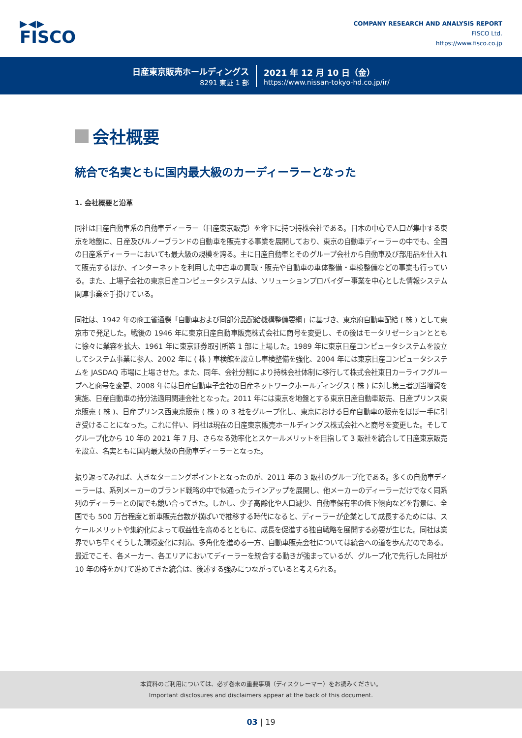▶◀▶
FISCO
COMPANY RESEARCH AND ANALYSIS REPORT
FISCO Ltd.
https://www.fisco.co.jp
日産東京販売ホールディングス
8291 東証 1 部
2021 年 12 月 10 日（金）
https://www.nissan-tokyo-hd.co.jp/ir/
会社概要
統合で名実ともに国内最大級のカーディーラーとなった
1. 会社概要と沿革
同社は日産自動車系の自動車ディーラー（日産東京販売）を傘下に持つ持株会社である。日本の中心で人口が集中する東京を地盤に、日産及びルノーブランドの自動車を販売する事業を展開しており、東京の自動車ディーラーの中でも、全国の日産系ディーラーにおいても最大級の規模を誇る。主に日産自動車とそのグループ会社から自動車及び部用品を仕入れて販売するほか、インターネットを利用した中古車の買取・販売や自動車の車体整備・車検整備などの事業も行っている。また、上場子会社の東京日産コンピュータシステムは、ソリューションプロバイダー事業を中心とした情報システム関連事業を手掛けている。
同社は、1942 年の商工省通牒「自動車および同部分品配給機構整備要綱」に基づき、東京府自動車配給 ( 株 ) として東京市で発足した。戦後の 1946 年に東京日産自動車販売株式会社に商号を変更し、その後はモータリゼーションとともに徐々に業容を拡大、1961 年に東京証券取引所第 1 部に上場した。1989 年に東京日産コンピュータシステムを設立してシステム事業に参入、2002 年に ( 株 ) 車検館を設立し車検整備を強化、2004 年には東京日産コンピュータシステムを JASDAQ 市場に上場させた。また、同年、会社分割により持株会社体制に移行して株式会社東日カーライフグループへと商号を変更、2008 年には日産自動車子会社の日産ネットワークホールディングス ( 株 ) に対し第三者割当増資を実施、日産自動車の持分法適用関連会社となった。2011 年には東京を地盤とする東京日産自動車販売、日産プリンス東京販売 ( 株 )、日産プリンス西東京販売 ( 株 ) の 3 社をグループ化し、東京における日産自動車の販売をほぼ一手に引き受けることになった。これに伴い、同社は現在の日産東京販売ホールディングス株式会社へと商号を変更した。そしてグループ化から 10 年の 2021 年 7 月、さらなる効率化とスケールメリットを目指して 3 販社を統合して日産東京販売を設立、名実ともに国内最大級の自動車ディーラーとなった。
振り返ってみれば、大きなターニングポイントとなったのが、2011 年の 3 販社のグループ化である。多くの自動車ディーラーは、系列メーカーのブランド戦略の中で似通ったラインアップを展開し、他メーカーのディーラーだけでなく同系列のディーラーとの間でも競い合ってきた。しかし、少子高齢化や人口減少、自動車保有率の低下傾向などを背景に、全国でも 500 万台程度と新車販売台数が横ばいで推移する時代になると、ディーラーが企業として成長するためには、スケールメリットや集約化によって収益性を高めるとともに、成長を促進する独自戦略を展開する必要が生じた。同社は業界でいち早くそうした環境変化に対応、多角化を進める一方、自動車販売会社については統合への道を歩んだのである。最近でこそ、各メーカー、各エリアにおいてディーラーを統合する動きが強まっているが、グループ化で先行した同社が 10 年の時をかけて進めてきた統合は、後述する強みにつながっていると考えられる。
本資料のご利用については、必ず巻末の重要事項（ディスクレーマー）をお読みください。
Important disclosures and disclaimers appear at the back of this document.
03 | 19